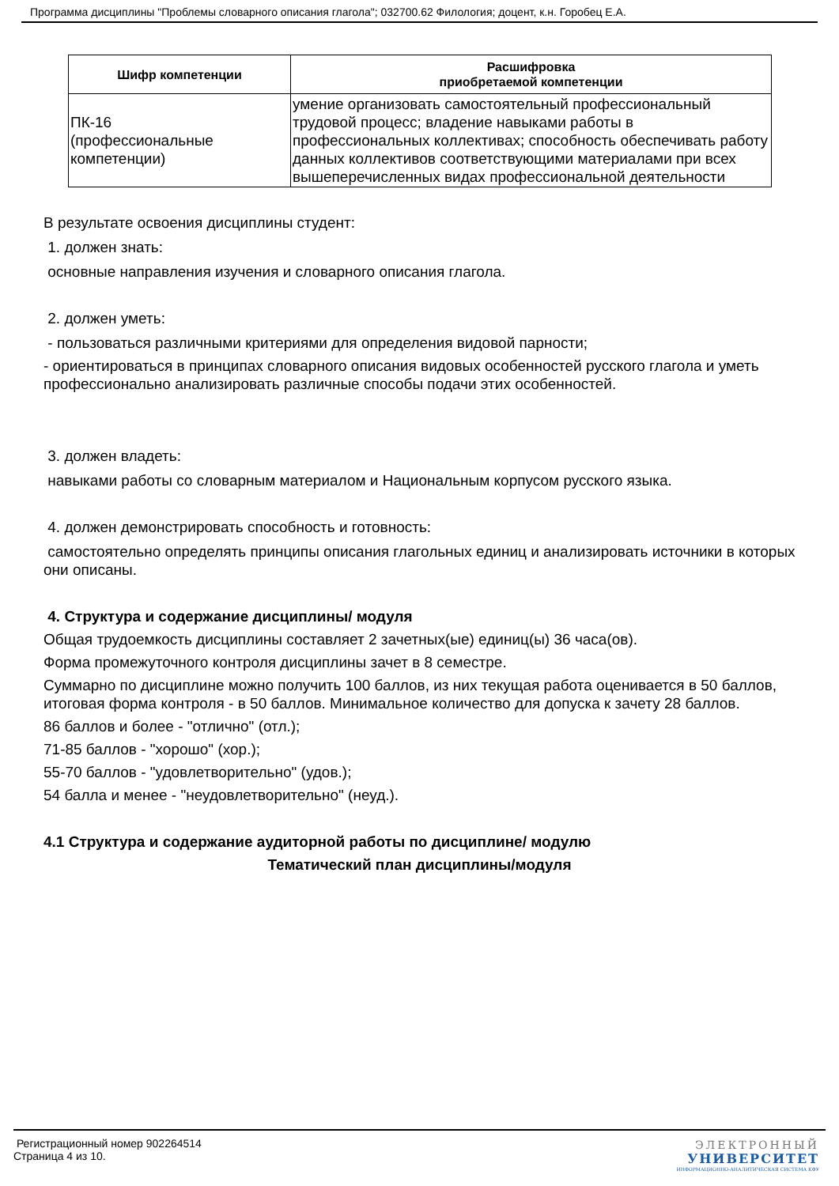Программа дисциплины "Проблемы словарного описания глагола"; 032700.62 Филология; доцент, к.н. Горобец Е.А.
| Шифр компетенции | Расшифровка приобретаемой компетенции |
| --- | --- |
| ПК-16 (профессиональные компетенции) | умение организовать самостоятельный профессиональный трудовой процесс; владение навыками работы в профессиональных коллективах; способность обеспечивать работу данных коллективов соответствующими материалами при всех вышеперечисленных видах профессиональной деятельности |
В результате освоения дисциплины студент:
1. должен знать:
основные направления изучения и словарного описания глагола.
2. должен уметь:
- пользоваться различными критериями для определения видовой парности;
- ориентироваться в принципах словарного описания видовых особенностей русского глагола и уметь профессионально анализировать различные способы подачи этих особенностей.
3. должен владеть:
навыками работы со словарным материалом и Национальным корпусом русского языка.
4. должен демонстрировать способность и готовность:
самостоятельно определять принципы описания глагольных единиц и анализировать источники в которых они описаны.
4. Структура и содержание дисциплины/ модуля
Общая трудоемкость дисциплины составляет 2 зачетных(ые) единиц(ы) 36 часа(ов).
Форма промежуточного контроля дисциплины зачет в 8 семестре.
Суммарно по дисциплине можно получить 100 баллов, из них текущая работа оценивается в 50 баллов, итоговая форма контроля - в 50 баллов. Минимальное количество для допуска к зачету 28 баллов.
86 баллов и более - "отлично" (отл.);
71-85 баллов - "хорошо" (хор.);
55-70 баллов - "удовлетворительно" (удов.);
54 балла и менее - "неудовлетворительно" (неуд.).
4.1 Структура и содержание аудиторной работы по дисциплине/ модулю
Тематический план дисциплины/модуля
Регистрационный номер 902264514
Страница 4 из 10.
ЭЛЕКТРОННЫЙ
УНИВЕРСИТЕТ
ИНФОРМАЦИОННО-АНАЛИТИЧЕСКАЯ СИСТЕМА КФУ